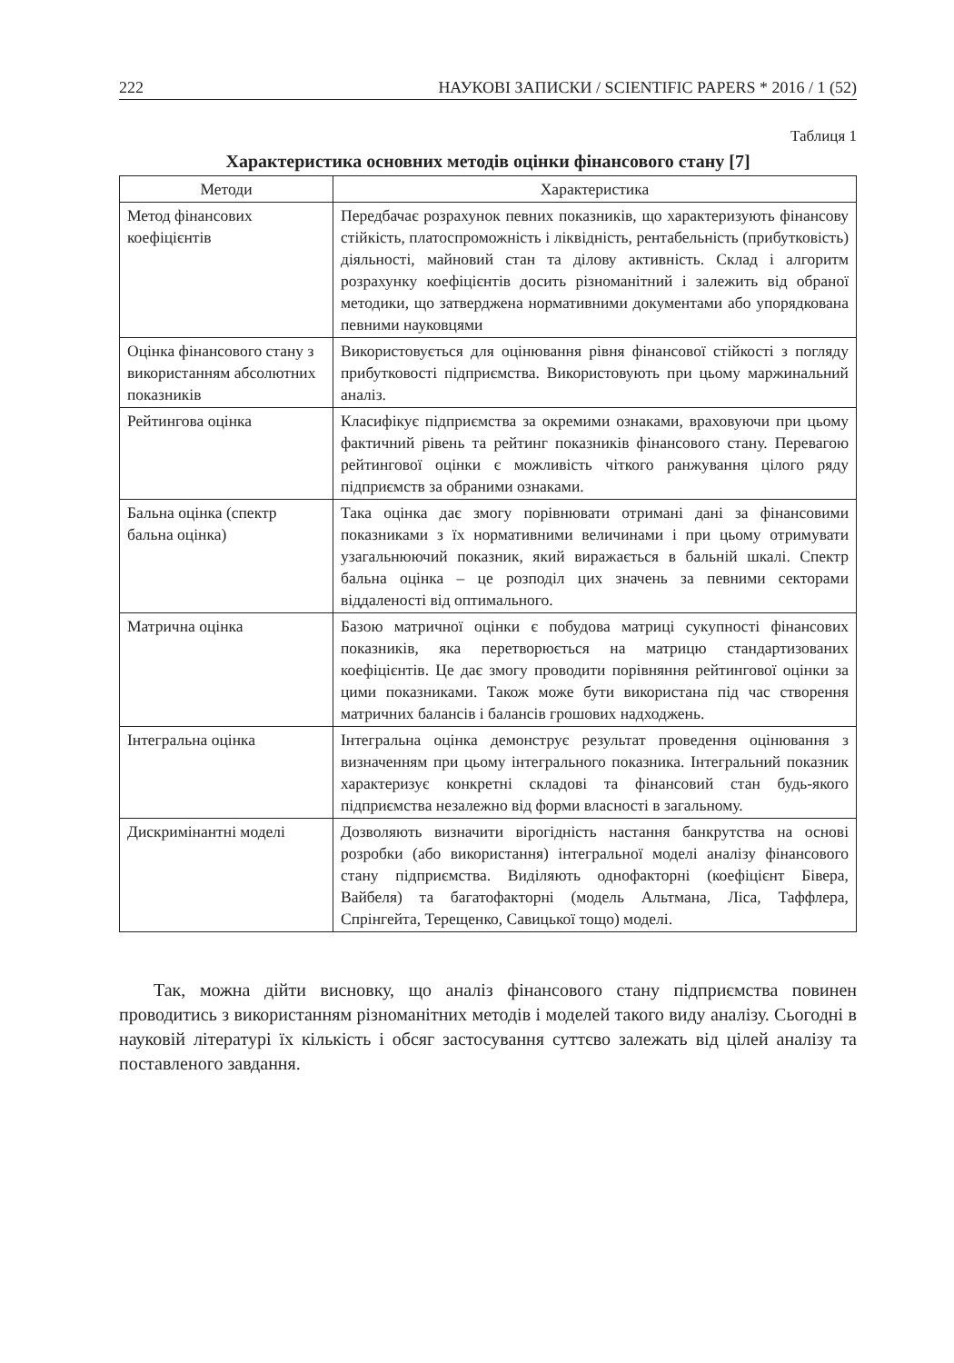222 НАУКОВІ ЗАПИСКИ / SCIENTIFIC PAPERS * 2016 / 1 (52)
Таблиця 1
Характеристика основних методів оцінки фінансового стану [7]
| Методи | Характеристика |
| --- | --- |
| Метод фінансових коефіцієнтів | Передбачає розрахунок певних показників, що характеризують фінансову стійкість, платоспроможність і ліквідність, рентабельність (прибутковість) діяльності, майновий стан та ділову активність. Склад і алгоритм розрахунку коефіцієнтів досить різноманітний і залежить від обраної методики, що затверджена нормативними документами або упорядкована певними науковцями |
| Оцінка фінансового стану з використанням абсолютних показників | Використовується для оцінювання рівня фінансової стійкості з погляду прибутковості підприємства. Використовують при цьому маржинальний аналіз. |
| Рейтингова оцінка | Класифікує підприємства за окремими ознаками, враховуючи при цьому фактичний рівень та рейтинг показників фінансового стану. Перевагою рейтингової оцінки є можливість чіткого ранжування цілого ряду підприємств за обраними ознаками. |
| Бальна оцінка (спектр бальна оцінка) | Така оцінка дає змогу порівнювати отримані дані за фінансовими показниками з їх нормативними величинами і при цьому отримувати узагальнюючий показник, який виражається в бальній шкалі. Спектр бальна оцінка – це розподіл цих значень за певними секторами віддаленості від оптимального. |
| Матрична оцінка | Базою матричної оцінки є побудова матриці сукупності фінансових показників, яка перетворюється на матрицю стандартизованих коефіцієнтів. Це дає змогу проводити порівняння рейтингової оцінки за цими показниками. Також може бути використана під час створення матричних балансів і балансів грошових надходжень. |
| Інтегральна оцінка | Інтегральна оцінка демонструє результат проведення оцінювання з визначенням при цьому інтегрального показника. Інтегральний показник характеризує конкретні складові та фінансовий стан будь-якого підприємства незалежно від форми власності в загальному. |
| Дискримінантні моделі | Дозволяють визначити вірогідність настання банкрутства на основі розробки (або використання) інтегральної моделі аналізу фінансового стану підприємства. Виділяють однофакторні (коефіцієнт Бівера, Вайбеля) та багатофакторні (модель Альтмана, Ліса, Таффлера, Спрінгейта, Терещенко, Савицької тощо) моделі. |
Так, можна дійти висновку, що аналіз фінансового стану підприємства повинен проводитись з використанням різноманітних методів і моделей такого виду аналізу. Сьогодні в науковій літературі їх кількість і обсяг застосування суттєво залежать від цілей аналізу та поставленого завдання.